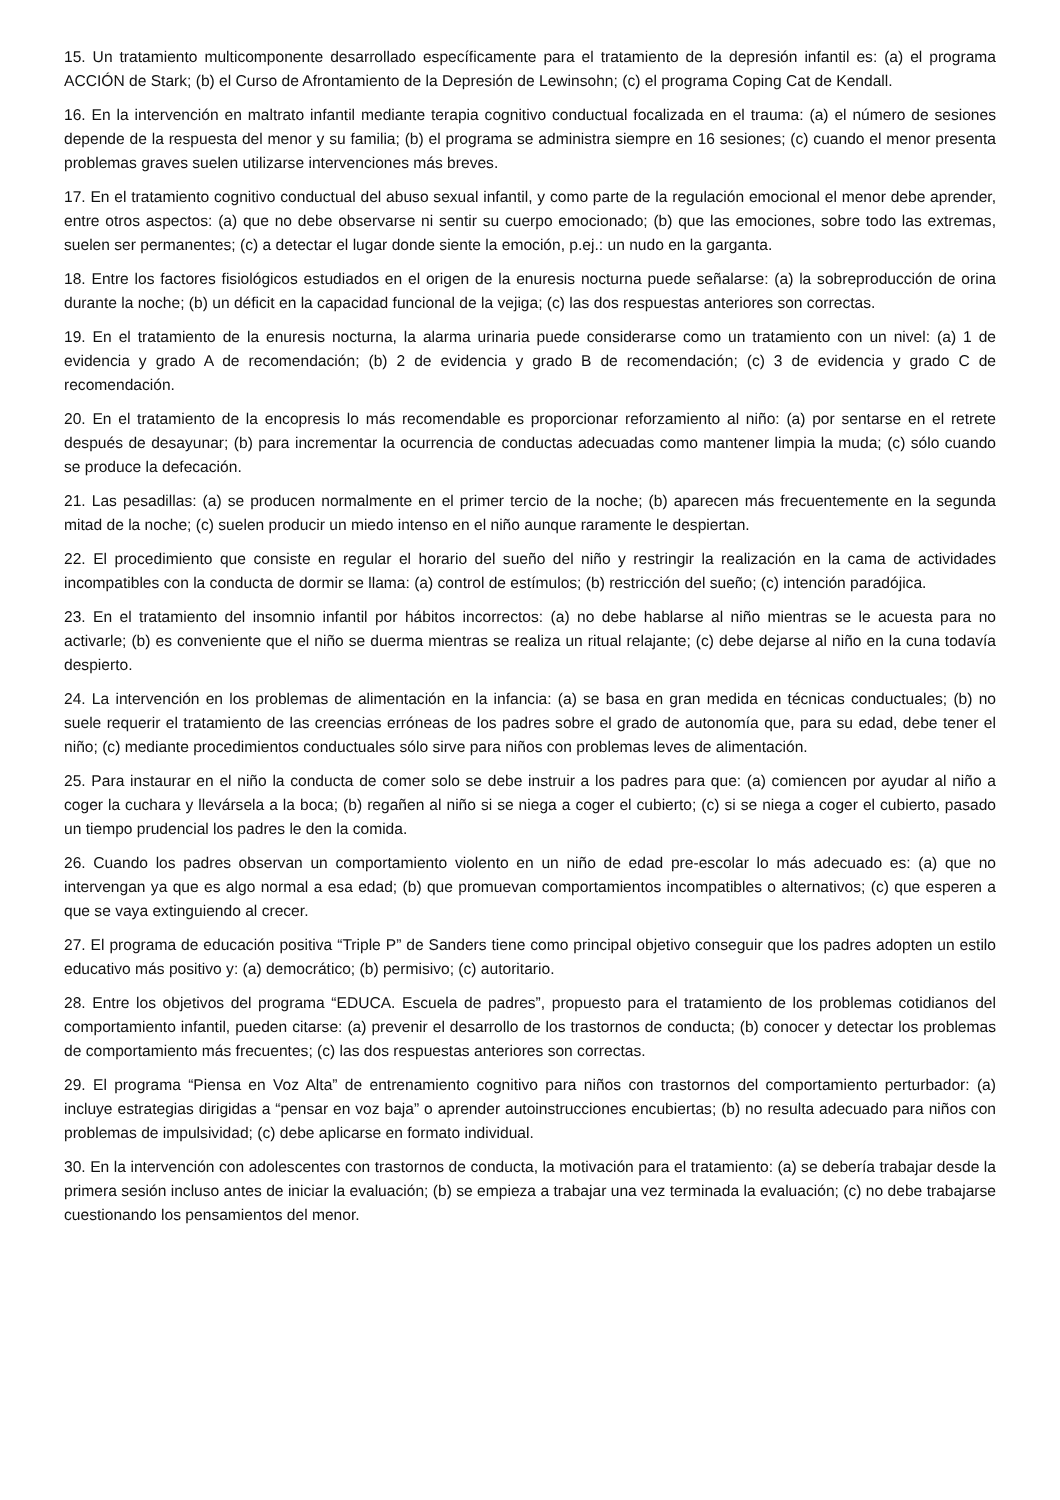15. Un tratamiento multicomponente desarrollado específicamente para el tratamiento de la depresión infantil es: (a) el programa ACCIÓN de Stark; (b) el Curso de Afrontamiento de la Depresión de Lewinsohn; (c) el programa Coping Cat de Kendall.
16. En la intervención en maltrato infantil mediante terapia cognitivo conductual focalizada en el trauma: (a) el número de sesiones depende de la respuesta del menor y su familia; (b) el programa se administra siempre en 16 sesiones; (c) cuando el menor presenta problemas graves suelen utilizarse intervenciones más breves.
17. En el tratamiento cognitivo conductual del abuso sexual infantil, y como parte de la regulación emocional el menor debe aprender, entre otros aspectos: (a) que no debe observarse ni sentir su cuerpo emocionado; (b) que las emociones, sobre todo las extremas, suelen ser permanentes; (c) a detectar el lugar donde siente la emoción, p.ej.: un nudo en la garganta.
18. Entre los factores fisiológicos estudiados en el origen de la enuresis nocturna puede señalarse: (a) la sobreproducción de orina durante la noche; (b) un déficit en la capacidad funcional de la vejiga; (c) las dos respuestas anteriores son correctas.
19. En el tratamiento de la enuresis nocturna, la alarma urinaria puede considerarse como un tratamiento con un nivel: (a) 1 de evidencia y grado A de recomendación; (b) 2 de evidencia y grado B de recomendación; (c) 3 de evidencia y grado C de recomendación.
20. En el tratamiento de la encopresis lo más recomendable es proporcionar reforzamiento al niño: (a) por sentarse en el retrete después de desayunar; (b) para incrementar la ocurrencia de conductas adecuadas como mantener limpia la muda; (c) sólo cuando se produce la defecación.
21. Las pesadillas: (a) se producen normalmente en el primer tercio de la noche; (b) aparecen más frecuentemente en la segunda mitad de la noche; (c) suelen producir un miedo intenso en el niño aunque raramente le despiertan.
22. El procedimiento que consiste en regular el horario del sueño del niño y restringir la realización en la cama de actividades incompatibles con la conducta de dormir se llama: (a) control de estímulos; (b) restricción del sueño; (c) intención paradójica.
23. En el tratamiento del insomnio infantil por hábitos incorrectos: (a) no debe hablarse al niño mientras se le acuesta para no activarle; (b) es conveniente que el niño se duerma mientras se realiza un ritual relajante; (c) debe dejarse al niño en la cuna todavía despierto.
24. La intervención en los problemas de alimentación en la infancia: (a) se basa en gran medida en técnicas conductuales; (b) no suele requerir el tratamiento de las creencias erróneas de los padres sobre el grado de autonomía que, para su edad, debe tener el niño; (c) mediante procedimientos conductuales sólo sirve para niños con problemas leves de alimentación.
25. Para instaurar en el niño la conducta de comer solo se debe instruir a los padres para que: (a) comiencen por ayudar al niño a coger la cuchara y llevársela a la boca; (b) regañen al niño si se niega a coger el cubierto; (c) si se niega a coger el cubierto, pasado un tiempo prudencial los padres le den la comida.
26. Cuando los padres observan un comportamiento violento en un niño de edad pre-escolar lo más adecuado es: (a) que no intervengan ya que es algo normal a esa edad; (b) que promuevan comportamientos incompatibles o alternativos; (c) que esperen a que se vaya extinguiendo al crecer.
27. El programa de educación positiva “Triple P” de Sanders tiene como principal objetivo conseguir que los padres adopten un estilo educativo más positivo y: (a) democrático; (b) permisivo; (c) autoritario.
28. Entre los objetivos del programa “EDUCA. Escuela de padres”, propuesto para el tratamiento de los problemas cotidianos del comportamiento infantil, pueden citarse: (a) prevenir el desarrollo de los trastornos de conducta; (b) conocer y detectar los problemas de comportamiento más frecuentes; (c) las dos respuestas anteriores son correctas.
29. El programa “Piensa en Voz Alta” de entrenamiento cognitivo para niños con trastornos del comportamiento perturbador: (a) incluye estrategias dirigidas a “pensar en voz baja” o aprender autoinstrucciones encubiertas; (b) no resulta adecuado para niños con problemas de impulsividad; (c) debe aplicarse en formato individual.
30. En la intervención con adolescentes con trastornos de conducta, la motivación para el tratamiento: (a) se debería trabajar desde la primera sesión incluso antes de iniciar la evaluación; (b) se empieza a trabajar una vez terminada la evaluación; (c) no debe trabajarse cuestionando los pensamientos del menor.